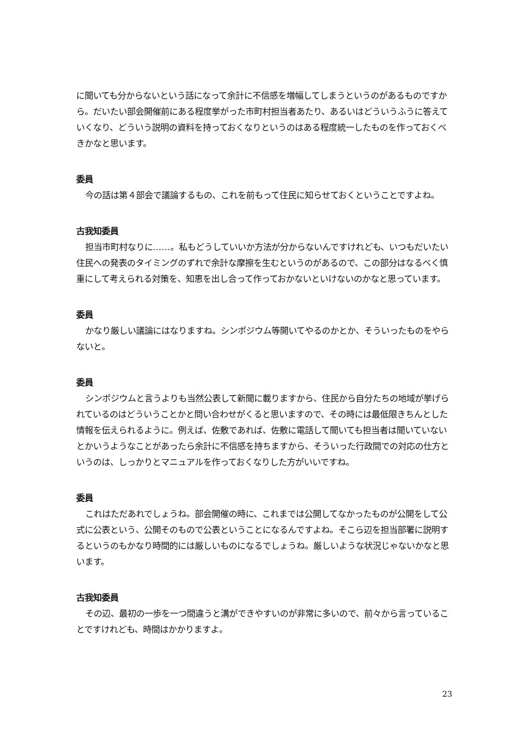に聞いても分からないという話になって余計に不信感を増幅してしまうというのがあるものですから。だいたい部会開催前にある程度挙がった市町村担当者あたり、あるいはどういうふうに答えていくなり、どういう説明の資料を持っておくなりというのはある程度統一したものを作っておくべきかなと思います。
委員
今の話は第４部会で議論するもの、これを前もって住民に知らせておくということですよね。
古我知委員
担当市町村なりに……。私もどうしていいか方法が分からないんですけれども、いつもだいたい住民への発表のタイミングのずれで余計な摩擦を生むというのがあるので、この部分はなるべく慎重にして考えられる対策を、知恵を出し合って作っておかないといけないのかなと思っています。
委員
かなり厳しい議論にはなりますね。シンポジウム等開いてやるのかとか、そういったものをやらないと。
委員
シンポジウムと言うよりも当然公表して新聞に載りますから、住民から自分たちの地域が挙げられているのはどういうことかと問い合わせがくると思いますので、その時には最低限きちんとした情報を伝えられるように。例えば、佐敷であれば、佐敷に電話して聞いても担当者は聞いていないとかいうようなことがあったら余計に不信感を持ちますから、そういった行政間での対応の仕方というのは、しっかりとマニュアルを作っておくなりした方がいいですね。
委員
これはただあれでしょうね。部会開催の時に、これまでは公開してなかったものが公開をして公式に公表という、公開そのもので公表ということになるんですよね。そこら辺を担当部署に説明するというのもかなり時間的には厳しいものになるでしょうね。厳しいような状況じゃないかなと思います。
古我知委員
その辺、最初の一歩を一つ間違うと溝ができやすいのが非常に多いので、前々から言っていることですけれども、時間はかかりますよ。
23